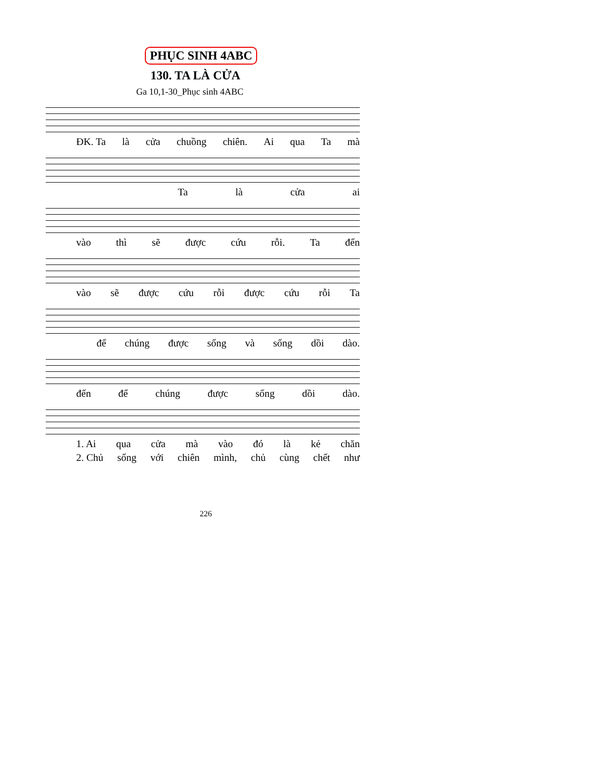PHỤC SINH 4ABC
130. TA LÀ CỬA
Ga 10,1-30_Phục sinh 4ABC
ĐK. Ta là cửa chuồng chiên. Ai qua Ta mà
Ta là cửa ai
vào thì sẽ được cứu rỗi. Ta đến
vào sẽ được cứu rỗi được cứu rỗi Ta
để chúng được sống và sống dồi dào.
đến để chúng được sống dồi dào.
1. Ai qua cửa mà vào đó là kẻ chăn
2. Chủ sống với chiên mình, chủ cùng chết như
226